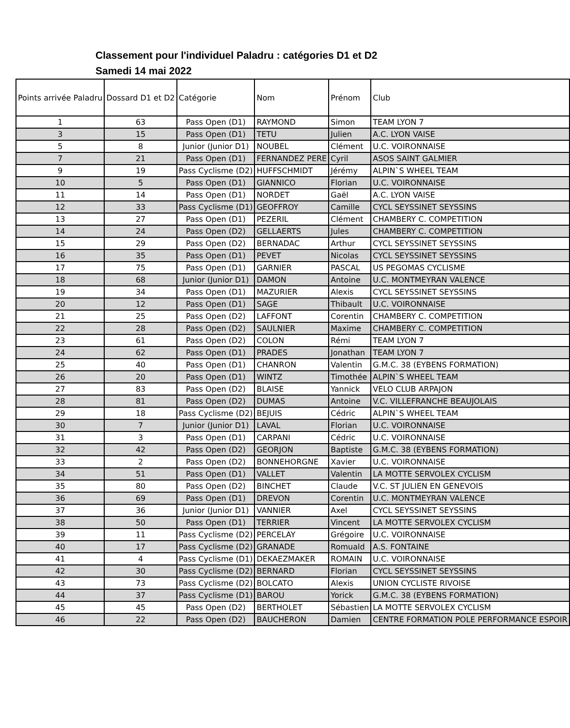Classement pour l'individuel Paladru : catégories D1 et D2
Samedi 14 mai 2022
| Points arrivée Paladru | Dossard D1 et D2 | Catégorie | Nom | Prénom | Club |
| --- | --- | --- | --- | --- | --- |
| 1 | 63 | Pass Open (D1) | RAYMOND | Simon | TEAM LYON 7 |
| 3 | 15 | Pass Open (D1) | TETU | Julien | A.C. LYON VAISE |
| 5 | 8 | Junior (Junior D1) | NOUBEL | Clément | U.C. VOIRONNAISE |
| 7 | 21 | Pass Open (D1) | FERNANDEZ PERE | Cyril | ASOS SAINT GALMIER |
| 9 | 19 | Pass Cyclisme (D2) | HUFFSCHMIDT | Jérémy | ALPIN`S WHEEL TEAM |
| 10 | 5 | Pass Open (D1) | GIANNICO | Florian | U.C. VOIRONNAISE |
| 11 | 14 | Pass Open (D1) | NORDET | Gaël | A.C. LYON VAISE |
| 12 | 33 | Pass Cyclisme (D1) | GEOFFROY | Camille | CYCL SEYSSINET SEYSSINS |
| 13 | 27 | Pass Open (D1) | PEZERIL | Clément | CHAMBERY C. COMPETITION |
| 14 | 24 | Pass Open (D2) | GELLAERTS | Jules | CHAMBERY C. COMPETITION |
| 15 | 29 | Pass Open (D2) | BERNADAC | Arthur | CYCL SEYSSINET SEYSSINS |
| 16 | 35 | Pass Open (D1) | PEVET | Nicolas | CYCL SEYSSINET SEYSSINS |
| 17 | 75 | Pass Open (D1) | GARNIER | PASCAL | US PEGOMAS CYCLISME |
| 18 | 68 | Junior (Junior D1) | DAMON | Antoine | U.C. MONTMEYRAN VALENCE |
| 19 | 34 | Pass Open (D1) | MAZURIER | Alexis | CYCL SEYSSINET SEYSSINS |
| 20 | 12 | Pass Open (D1) | SAGE | Thibault | U.C. VOIRONNAISE |
| 21 | 25 | Pass Open (D2) | LAFFONT | Corentin | CHAMBERY C. COMPETITION |
| 22 | 28 | Pass Open (D2) | SAULNIER | Maxime | CHAMBERY C. COMPETITION |
| 23 | 61 | Pass Open (D2) | COLON | Rémi | TEAM LYON 7 |
| 24 | 62 | Pass Open (D1) | PRADES | Jonathan | TEAM LYON 7 |
| 25 | 40 | Pass Open (D1) | CHANRON | Valentin | G.M.C. 38 (EYBENS FORMATION) |
| 26 | 20 | Pass Open (D1) | WINTZ | Timothée | ALPIN`S WHEEL TEAM |
| 27 | 83 | Pass Open (D2) | BLAISE | Yannick | VELO CLUB ARPAJON |
| 28 | 81 | Pass Open (D2) | DUMAS | Antoine | V.C. VILLEFRANCHE BEAUJOLAIS |
| 29 | 18 | Pass Cyclisme (D2) | BEJUIS | Cédric | ALPIN`S WHEEL TEAM |
| 30 | 7 | Junior (Junior D1) | LAVAL | Florian | U.C. VOIRONNAISE |
| 31 | 3 | Pass Open (D1) | CARPANI | Cédric | U.C. VOIRONNAISE |
| 32 | 42 | Pass Open (D2) | GEORJON | Baptiste | G.M.C. 38 (EYBENS FORMATION) |
| 33 | 2 | Pass Open (D2) | BONNEHORGNE | Xavier | U.C. VOIRONNAISE |
| 34 | 51 | Pass Open (D1) | VALLET | Valentin | LA MOTTE SERVOLEX CYCLISM |
| 35 | 80 | Pass Open (D2) | BINCHET | Claude | V.C. ST JULIEN EN GENEVOIS |
| 36 | 69 | Pass Open (D1) | DREVON | Corentin | U.C. MONTMEYRAN VALENCE |
| 37 | 36 | Junior (Junior D1) | VANNIER | Axel | CYCL SEYSSINET SEYSSINS |
| 38 | 50 | Pass Open (D1) | TERRIER | Vincent | LA MOTTE SERVOLEX CYCLISM |
| 39 | 11 | Pass Cyclisme (D2) | PERCELAY | Grégoire | U.C. VOIRONNAISE |
| 40 | 17 | Pass Cyclisme (D2) | GRANADE | Romuald | A.S. FONTAINE |
| 41 | 4 | Pass Cyclisme (D1) | DEKAEZMAKER | ROMAIN | U.C. VOIRONNAISE |
| 42 | 30 | Pass Cyclisme (D2) | BERNARD | Florian | CYCL SEYSSINET SEYSSINS |
| 43 | 73 | Pass Cyclisme (D2) | BOLCATO | Alexis | UNION CYCLISTE RIVOISE |
| 44 | 37 | Pass Cyclisme (D1) | BAROU | Yorick | G.M.C. 38 (EYBENS FORMATION) |
| 45 | 45 | Pass Open (D2) | BERTHOLET | Sébastien | LA MOTTE SERVOLEX CYCLISM |
| 46 | 22 | Pass Open (D2) | BAUCHERON | Damien | CENTRE FORMATION POLE PERFORMANCE ESPOIR |